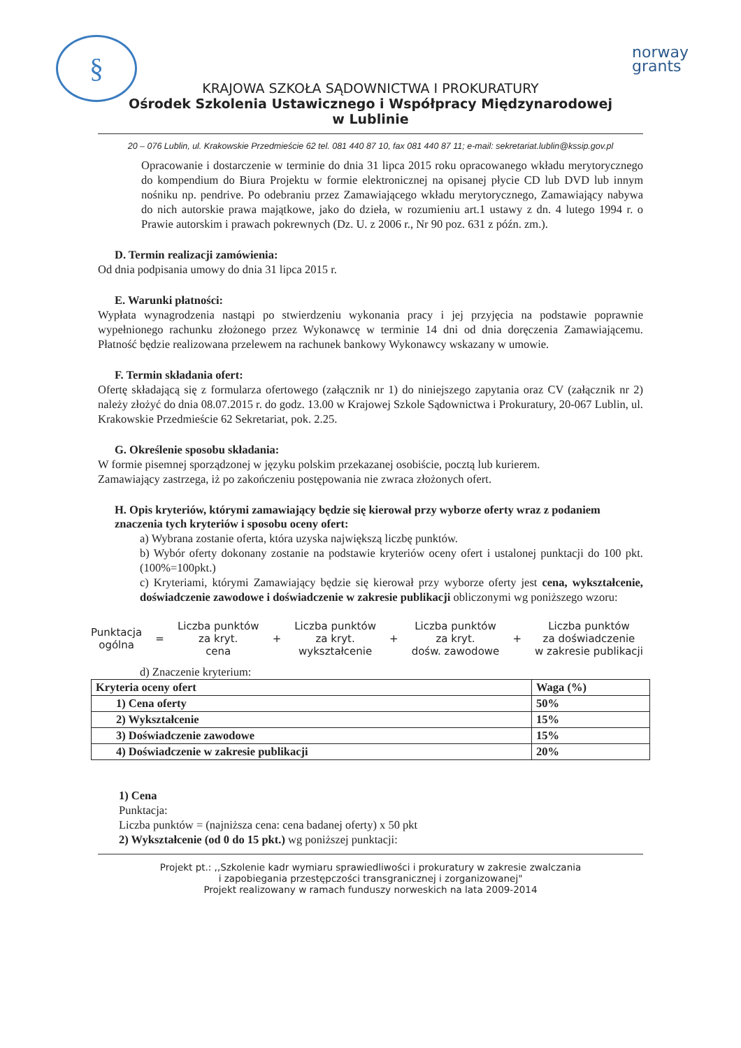§
norway
grants
KRAJOWA SZKOŁA SĄDOWNICTWA I PROKURATURY
Ośrodek Szkolenia Ustawicznego i Współpracy Międzynarodowej
w Lublinie
20 – 076 Lublin, ul. Krakowskie Przedmieście 62 tel. 081 440 87 10, fax 081 440 87 11; e-mail: sekretariat.lublin@kssip.gov.pl
Opracowanie i dostarczenie w terminie do dnia 31 lipca 2015 roku opracowanego wkładu merytorycznego do kompendium do Biura Projektu w formie elektronicznej na opisanej płycie CD lub DVD lub innym nośniku np. pendrive. Po odebraniu przez Zamawiającego wkładu merytorycznego, Zamawiający nabywa do nich autorskie prawa majątkowe, jako do dzieła, w rozumieniu art.1 ustawy z dn. 4 lutego 1994 r. o Prawie autorskim i prawach pokrewnych (Dz. U. z 2006 r., Nr 90 poz. 631 z późn. zm.).
D. Termin realizacji zamówienia:
Od dnia podpisania umowy do dnia 31 lipca 2015 r.
E. Warunki płatności:
Wypłata wynagrodzenia nastąpi po stwierdzeniu wykonania pracy i jej przyjęcia na podstawie poprawnie wypełnionego rachunku złożonego przez Wykonawcę w terminie 14 dni od dnia doręczenia Zamawiającemu. Płatność będzie realizowana przelewem na rachunek bankowy Wykonawcy wskazany w umowie.
F. Termin składania ofert:
Ofertę składającą się z formularza ofertowego (załącznik nr 1) do niniejszego zapytania oraz CV (załącznik nr 2) należy złożyć do dnia 08.07.2015 r. do godz. 13.00 w Krajowej Szkole Sądownictwa i Prokuratury, 20-067 Lublin, ul. Krakowskie Przedmieście 62 Sekretariat, pok. 2.25.
G. Określenie sposobu składania:
W formie pisemnej sporządzonej w języku polskim przekazanej osobiście, pocztą lub kurierem.
Zamawiający zastrzega, iż po zakończeniu postępowania nie zwraca złożonych ofert.
H. Opis kryteriów, którymi zamawiający będzie się kierował przy wyborze oferty wraz z podaniem znaczenia tych kryteriów i sposobu oceny ofert:
a) Wybrana zostanie oferta, która uzyska największą liczbę punktów.
b) Wybór oferty dokonany zostanie na podstawie kryteriów oceny ofert i ustalonej punktacji do 100 pkt. (100%=100pkt.)
c) Kryteriami, którymi Zamawiający będzie się kierował przy wyborze oferty jest cena, wykształcenie, doświadczenie zawodowe i doświadczenie w zakresie publikacji obliczonymi wg poniższego wzoru:
Punktacja
ogólna
=
Liczba punktów
za kryt.
cena
+
Liczba punktów
za kryt.
wykształcenie
+
Liczba punktów
za kryt.
dośw. zawodowe
+
Liczba punktów
za doświadczenie
w zakresie publikacji
d) Znaczenie kryterium:
| Kryteria oceny ofert | Waga (%) |
| --- | --- |
| 1) Cena oferty | 50% |
| 2) Wykształcenie | 15% |
| 3) Doświadczenie zawodowe | 15% |
| 4) Doświadczenie w zakresie publikacji | 20% |
1) Cena
Punktacja:
Liczba punktów = (najniższa cena: cena badanej oferty) x 50 pkt
2) Wykształcenie (od 0 do 15 pkt.) wg poniższej punktacji:
Projekt pt.: ,,Szkolenie kadr wymiaru sprawiedliwości i prokuratury w zakresie zwalczania
i zapobiegania przestępczości transgranicznej i zorganizowanej"
Projekt realizowany w ramach funduszy norweskich na lata 2009-2014